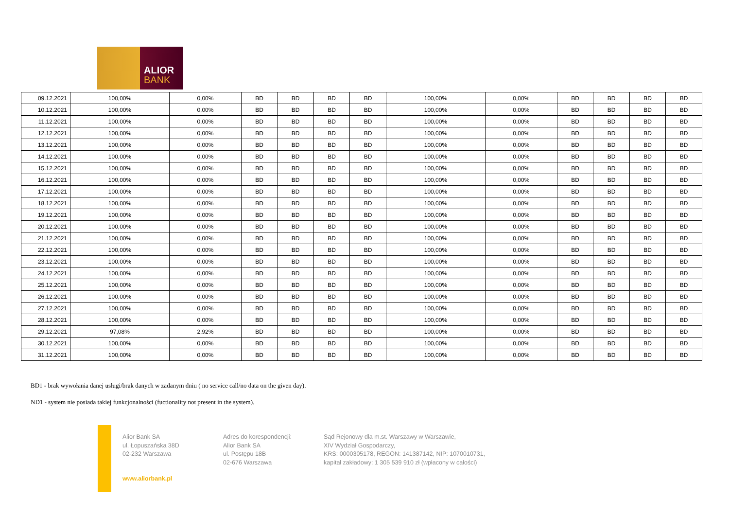ALIOR
BANK
| 09.12.2021 | 100,00% | 0,00% | BD | BD | BD | BD | 100,00% | 0,00% | BD | BD | BD | BD |
| 10.12.2021 | 100,00% | 0,00% | BD | BD | BD | BD | 100,00% | 0,00% | BD | BD | BD | BD |
| 11.12.2021 | 100,00% | 0,00% | BD | BD | BD | BD | 100,00% | 0,00% | BD | BD | BD | BD |
| 12.12.2021 | 100,00% | 0,00% | BD | BD | BD | BD | 100,00% | 0,00% | BD | BD | BD | BD |
| 13.12.2021 | 100,00% | 0,00% | BD | BD | BD | BD | 100,00% | 0,00% | BD | BD | BD | BD |
| 14.12.2021 | 100,00% | 0,00% | BD | BD | BD | BD | 100,00% | 0,00% | BD | BD | BD | BD |
| 15.12.2021 | 100,00% | 0,00% | BD | BD | BD | BD | 100,00% | 0,00% | BD | BD | BD | BD |
| 16.12.2021 | 100,00% | 0,00% | BD | BD | BD | BD | 100,00% | 0,00% | BD | BD | BD | BD |
| 17.12.2021 | 100,00% | 0,00% | BD | BD | BD | BD | 100,00% | 0,00% | BD | BD | BD | BD |
| 18.12.2021 | 100,00% | 0,00% | BD | BD | BD | BD | 100,00% | 0,00% | BD | BD | BD | BD |
| 19.12.2021 | 100,00% | 0,00% | BD | BD | BD | BD | 100,00% | 0,00% | BD | BD | BD | BD |
| 20.12.2021 | 100,00% | 0,00% | BD | BD | BD | BD | 100,00% | 0,00% | BD | BD | BD | BD |
| 21.12.2021 | 100,00% | 0,00% | BD | BD | BD | BD | 100,00% | 0,00% | BD | BD | BD | BD |
| 22.12.2021 | 100,00% | 0,00% | BD | BD | BD | BD | 100,00% | 0,00% | BD | BD | BD | BD |
| 23.12.2021 | 100,00% | 0,00% | BD | BD | BD | BD | 100,00% | 0,00% | BD | BD | BD | BD |
| 24.12.2021 | 100,00% | 0,00% | BD | BD | BD | BD | 100,00% | 0,00% | BD | BD | BD | BD |
| 25.12.2021 | 100,00% | 0,00% | BD | BD | BD | BD | 100,00% | 0,00% | BD | BD | BD | BD |
| 26.12.2021 | 100,00% | 0,00% | BD | BD | BD | BD | 100,00% | 0,00% | BD | BD | BD | BD |
| 27.12.2021 | 100,00% | 0,00% | BD | BD | BD | BD | 100,00% | 0,00% | BD | BD | BD | BD |
| 28.12.2021 | 100,00% | 0,00% | BD | BD | BD | BD | 100,00% | 0,00% | BD | BD | BD | BD |
| 29.12.2021 | 97,08% | 2,92% | BD | BD | BD | BD | 100,00% | 0,00% | BD | BD | BD | BD |
| 30.12.2021 | 100,00% | 0,00% | BD | BD | BD | BD | 100,00% | 0,00% | BD | BD | BD | BD |
| 31.12.2021 | 100,00% | 0,00% | BD | BD | BD | BD | 100,00% | 0,00% | BD | BD | BD | BD |
BD1 - brak wywołania danej usługi/brak danych w zadanym dniu ( no service call/no data on the given day).
ND1 - system nie posiada takiej funkcjonalności (fuctionality not present in the system).
Alior Bank SA
ul. Łopuszańska 38D
02-232 Warszawa
www.aliorbank.pl
Adres do korespondencji:
Alior Bank SA
ul. Postępu 18B
02-676 Warszawa
Sąd Rejonowy dla m.st. Warszawy w Warszawie,
XIV Wydział Gospodarczy,
KRS: 0000305178, REGON: 141387142, NIP: 1070010731,
kapitał zakładowy: 1 305 539 910 zł (wpłacony w całości)